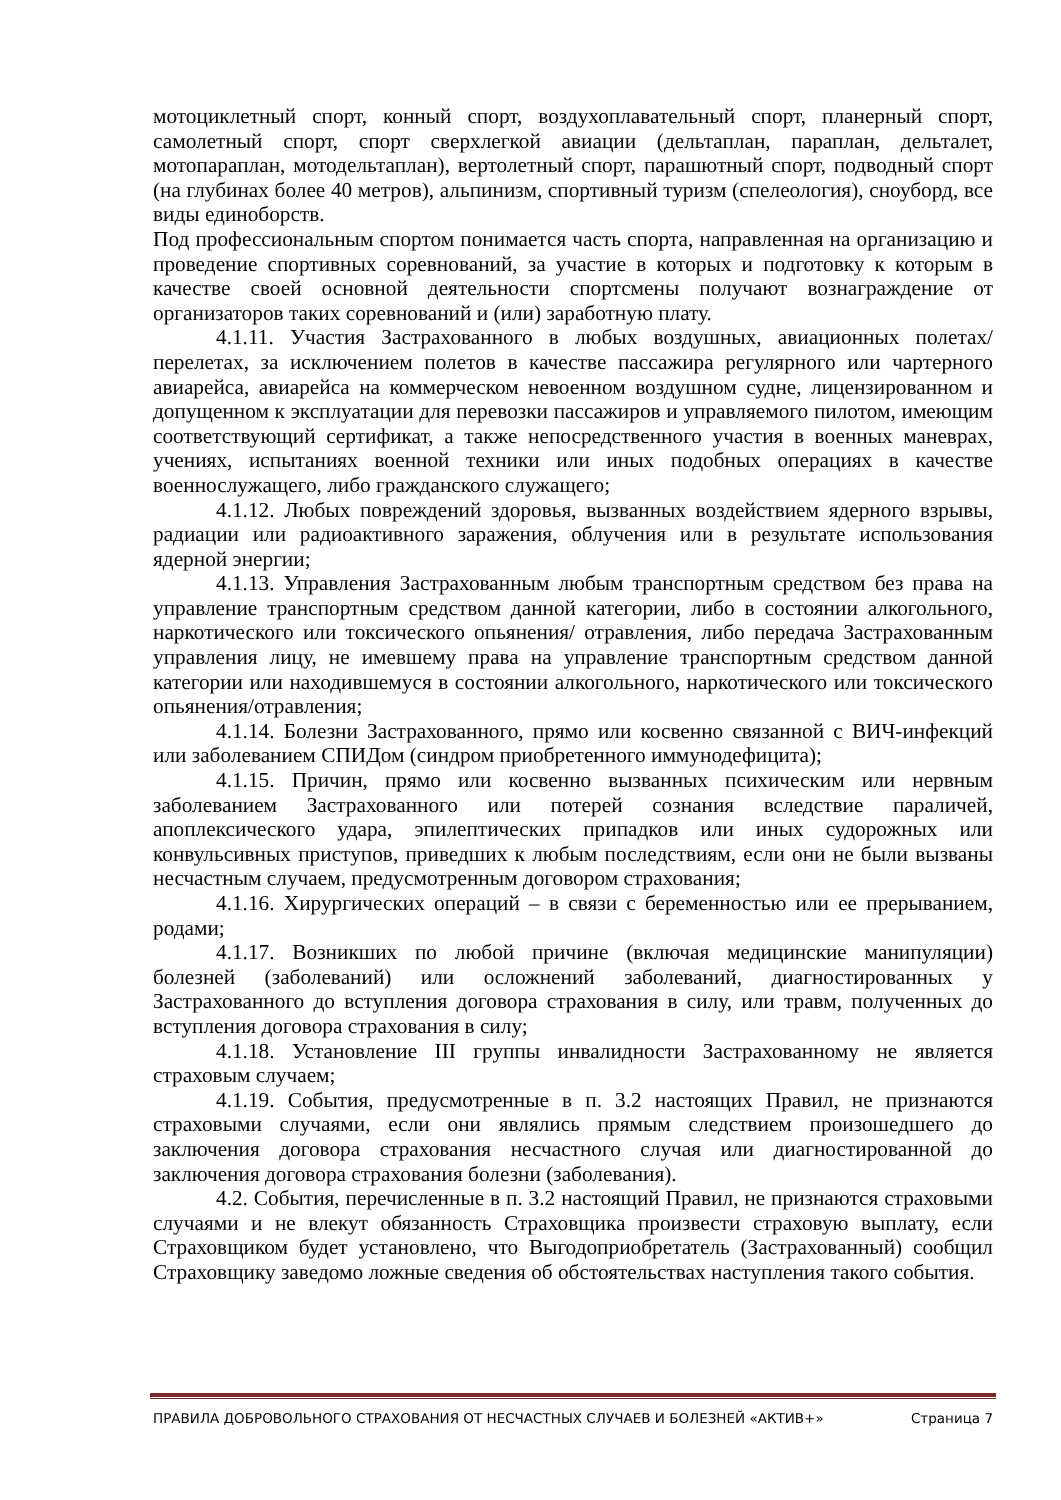мотоциклетный спорт, конный спорт, воздухоплавательный спорт, планерный спорт, самолетный спорт, спорт сверхлегкой авиации (дельтаплан, параплан, дельталет, мотопараплан, мотодельтаплан), вертолетный спорт, парашютный спорт, подводный спорт (на глубинах более 40 метров), альпинизм, спортивный туризм (спелеология), сноуборд, все виды единоборств.
Под профессиональным спортом понимается часть спорта, направленная на организацию и проведение спортивных соревнований, за участие в которых и подготовку к которым в качестве своей основной деятельности спортсмены получают вознаграждение от организаторов таких соревнований и (или) заработную плату.
4.1.11. Участия Застрахованного в любых воздушных, авиационных полетах/перелетах, за исключением полетов в качестве пассажира регулярного или чартерного авиарейса, авиарейса на коммерческом невоенном воздушном судне, лицензированном и допущенном к эксплуатации для перевозки пассажиров и управляемого пилотом, имеющим соответствующий сертификат, а также непосредственного участия в военных маневрах, учениях, испытаниях военной техники или иных подобных операциях в качестве военнослужащего, либо гражданского служащего;
4.1.12. Любых повреждений здоровья, вызванных воздействием ядерного взрывы, радиации или радиоактивного заражения, облучения или в результате использования ядерной энергии;
4.1.13. Управления Застрахованным любым транспортным средством без права на управление транспортным средством данной категории, либо в состоянии алкогольного, наркотического или токсического опьянения/ отравления, либо передача Застрахованным управления лицу, не имевшему права на управление транспортным средством данной категории или находившемуся в состоянии алкогольного, наркотического или токсического опьянения/отравления;
4.1.14. Болезни Застрахованного, прямо или косвенно связанной с ВИЧ-инфекций или заболеванием СПИДом (синдром приобретенного иммунодефицита);
4.1.15. Причин, прямо или косвенно вызванных психическим или нервным заболеванием Застрахованного или потерей сознания вследствие параличей, апоплексического удара, эпилептических припадков или иных судорожных или конвульсивных приступов, приведших к любым последствиям, если они не были вызваны несчастным случаем, предусмотренным договором страхования;
4.1.16. Хирургических операций – в связи с беременностью или ее прерыванием, родами;
4.1.17. Возникших по любой причине (включая медицинские манипуляции) болезней (заболеваний) или осложнений заболеваний, диагностированных у Застрахованного до вступления договора страхования в силу, или травм, полученных до вступления договора страхования в силу;
4.1.18. Установление III группы инвалидности Застрахованному не является страховым случаем;
4.1.19. События, предусмотренные в п. 3.2 настоящих Правил, не признаются страховыми случаями, если они являлись прямым следствием произошедшего до заключения договора страхования несчастного случая или диагностированной до заключения договора страхования болезни (заболевания).
4.2. События, перечисленные в п. 3.2 настоящий Правил, не признаются страховыми случаями и не влекут обязанность Страховщика произвести страховую выплату, если Страховщиком будет установлено, что Выгодоприобретатель (Застрахованный) сообщил Страховщику заведомо ложные сведения об обстоятельствах наступления такого события.
ПРАВИЛА ДОБРОВОЛЬНОГО СТРАХОВАНИЯ ОТ НЕСЧАСТНЫХ СЛУЧАЕВ И БОЛЕЗНЕЙ «АКТИВ+» Страница 7